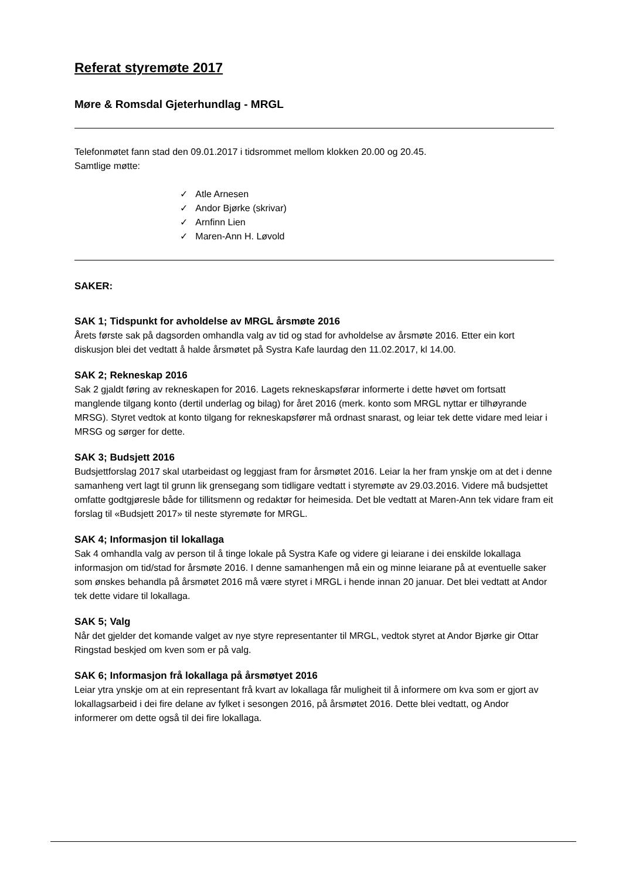Referat styremøte 2017
Møre & Romsdal Gjeterhundlag - MRGL
Telefonmøtet fann stad den 09.01.2017 i tidsrommet mellom klokken 20.00 og 20.45.
Samtlige møtte:
✓ Atle Arnesen
✓ Andor Bjørke (skrivar)
✓ Arnfinn Lien
✓ Maren-Ann H. Løvold
SAKER:
SAK 1; Tidspunkt for avholdelse av MRGL årsmøte 2016
Årets første sak på dagsorden omhandla valg av tid og stad for avholdelse av årsmøte 2016. Etter ein kort diskusjon blei det vedtatt å halde årsmøtet på Systra Kafe laurdag den 11.02.2017, kl 14.00.
SAK 2; Rekneskap 2016
Sak 2 gjaldt føring av rekneskapen for 2016. Lagets rekneskapsførar informerte i dette høvet om fortsatt manglende tilgang konto (dertil underlag og bilag) for året 2016 (merk. konto som MRGL nyttar er tilhøyrande MRSG). Styret vedtok at konto tilgang for rekneskapsfører må ordnast snarast, og leiar tek dette vidare med leiar i MRSG og sørger for dette.
SAK 3; Budsjett 2016
Budsjettforslag 2017 skal utarbeidast og leggjast fram for årsmøtet 2016. Leiar la her fram ynskje om at det i denne samanheng vert lagt til grunn lik grensegang som tidligare vedtatt i styremøte av 29.03.2016. Videre må budsjettet omfatte godtgjøresle både for tillitsmenn og redaktør for heimesida. Det ble vedtatt at Maren-Ann tek vidare fram eit forslag til «Budsjett 2017» til neste styremøte for MRGL.
SAK 4; Informasjon til lokallaga
Sak 4 omhandla valg av person til å tinge lokale på Systra Kafe og videre gi leiarane i dei enskilde lokallaga informasjon om tid/stad for årsmøte 2016. I denne samanhengen må ein og minne leiarane på at eventuelle saker som ønskes behandla på årsmøtet 2016 må være styret i MRGL i hende innan 20 januar. Det blei vedtatt at Andor tek dette vidare til lokallaga.
SAK 5; Valg
Når det gjelder det komande valget av nye styre representanter til MRGL, vedtok styret at Andor Bjørke gir Ottar Ringstad beskjed om kven som er på valg.
SAK 6; Informasjon frå lokallaga på årsmøtyet 2016
Leiar ytra ynskje om at ein representant frå kvart av lokallaga får muligheit til å informere om kva som er gjort av lokallagsarbeid i dei fire delane av fylket i sesongen 2016, på årsmøtet 2016. Dette blei vedtatt, og Andor informerer om dette også til dei fire lokallaga.